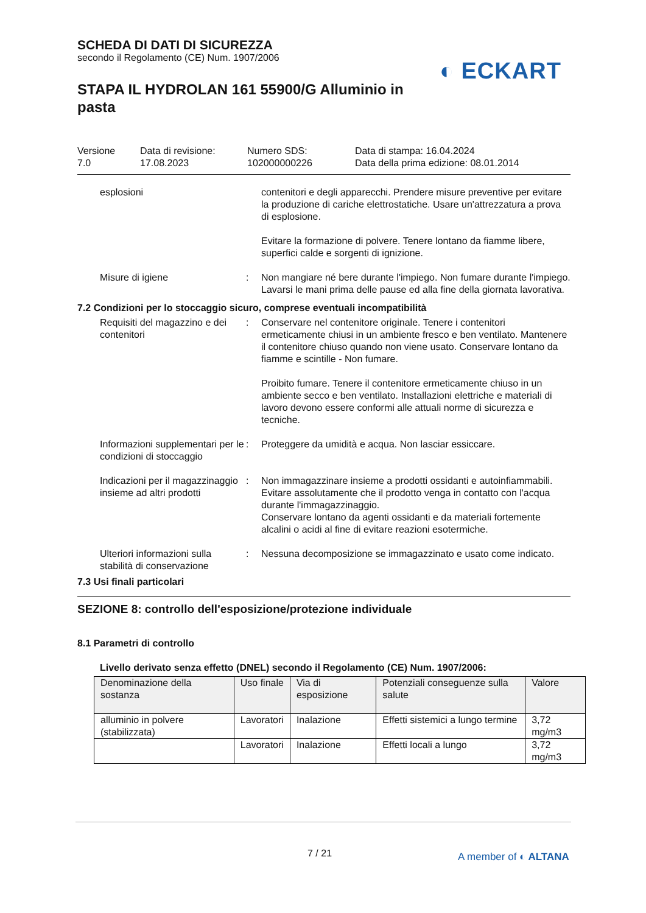SCHEDA DI DATI DI SICUREZZA
secondo il Regolamento (CE) Num. 1907/2006
STAPA IL HYDROLAN 161 55900/G Alluminio in pasta
◐ ECKART
Versione
7.0
Data di revisione:
17.08.2023
Numero SDS:
102000000226
Data di stampa: 16.04.2024
Data della prima edizione: 08.01.2014
esplosioni contenitori e degli apparecchi. Prendere misure preventive per evitare la produzione di cariche elettrostatiche. Usare un'attrezzatura a prova di esplosione.
Evitare la formazione di polvere. Tenere lontano da fiamme libere, superfici calde e sorgenti di ignizione.
Misure di igiene : Non mangiare né bere durante l'impiego. Non fumare durante l'impiego. Lavarsi le mani prima delle pause ed alla fine della giornata lavorativa.
7.2 Condizioni per lo stoccaggio sicuro, comprese eventuali incompatibilità
Requisiti del magazzino e dei contenitori
: Conservare nel contenitore originale. Tenere i contenitori ermeticamente chiusi in un ambiente fresco e ben ventilato. Mantenere il contenitore chiuso quando non viene usato. Conservare lontano da fiamme e scintille - Non fumare.
Proibito fumare. Tenere il contenitore ermeticamente chiuso in un ambiente secco e ben ventilato. Installazioni elettriche e materiali di lavoro devono essere conformi alle attuali norme di sicurezza e tecniche.
Informazioni supplementari per le condizioni di stoccaggio
: Proteggere da umidità e acqua. Non lasciar essiccare.
Indicazioni per il magazzinaggio insieme ad altri prodotti
: Non immagazzinare insieme a prodotti ossidanti e autoinfiammabili.
Evitare assolutamente che il prodotto venga in contatto con l'acqua durante l'immagazzinaggio.
Conservare lontano da agenti ossidanti e da materiali fortemente alcalini o acidi al fine di evitare reazioni esotermiche.
Ulteriori informazioni sulla stabilità di conservazione
: Nessuna decomposizione se immagazzinato e usato come indicato.
7.3 Usi finali particolari
SEZIONE 8: controllo dell'esposizione/protezione individuale
8.1 Parametri di controllo
Livello derivato senza effetto (DNEL) secondo il Regolamento (CE) Num. 1907/2006:
| Denominazione della sostanza | Uso finale | Via di esposizione | Potenziali conseguenze sulla salute | Valore |
| --- | --- | --- | --- | --- |
| alluminio in polvere (stabilizzata) | Lavoratori | Inalazione | Effetti sistemici a lungo termine | 3,72 mg/m3 |
| | Lavoratori | Inalazione | Effetti locali a lungo | 3,72 mg/m3 |
7 / 21 A member of ◐ ALTANA